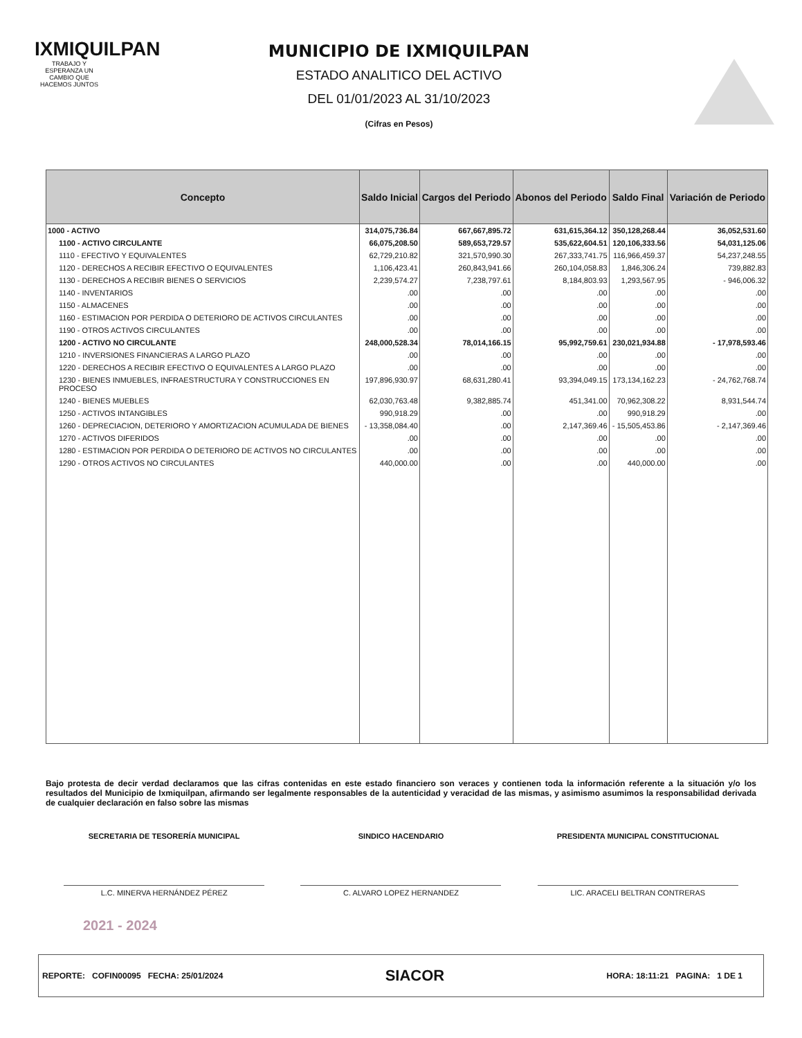IXMIQUILPAN
TRABAJO Y ESPERANZA UN CAMBIO QUE HACEMOS JUNTOS
MUNICIPIO DE IXMIQUILPAN
ESTADO ANALITICO DEL ACTIVO
DEL 01/01/2023 AL 31/10/2023
(Cifras en Pesos)
| Concepto | Saldo Inicial | Cargos del Periodo | Abonos del Periodo | Saldo Final | Variación de Periodo |
| --- | --- | --- | --- | --- | --- |
| 1000 - ACTIVO | 314,075,736.84 | 667,667,895.72 | 631,615,364.12 | 350,128,268.44 | 36,052,531.60 |
| 1100 - ACTIVO CIRCULANTE | 66,075,208.50 | 589,653,729.57 | 535,622,604.51 | 120,106,333.56 | 54,031,125.06 |
| 1110 - EFECTIVO Y EQUIVALENTES | 62,729,210.82 | 321,570,990.30 | 267,333,741.75 | 116,966,459.37 | 54,237,248.55 |
| 1120 - DERECHOS A RECIBIR EFECTIVO O EQUIVALENTES | 1,106,423.41 | 260,843,941.66 | 260,104,058.83 | 1,846,306.24 | 739,882.83 |
| 1130 - DERECHOS A RECIBIR BIENES O SERVICIOS | 2,239,574.27 | 7,238,797.61 | 8,184,803.93 | 1,293,567.95 | - 946,006.32 |
| 1140 - INVENTARIOS | .00 | .00 | .00 | .00 | .00 |
| 1150 - ALMACENES | .00 | .00 | .00 | .00 | .00 |
| 1160 - ESTIMACION POR PERDIDA O DETERIORO DE ACTIVOS CIRCULANTES | .00 | .00 | .00 | .00 | .00 |
| 1190 - OTROS ACTIVOS CIRCULANTES | .00 | .00 | .00 | .00 | .00 |
| 1200 - ACTIVO NO CIRCULANTE | 248,000,528.34 | 78,014,166.15 | 95,992,759.61 | 230,021,934.88 | - 17,978,593.46 |
| 1210 - INVERSIONES FINANCIERAS A LARGO PLAZO | .00 | .00 | .00 | .00 | .00 |
| 1220 - DERECHOS A RECIBIR EFECTIVO O EQUIVALENTES A LARGO PLAZO | .00 | .00 | .00 | .00 | .00 |
| 1230 - BIENES INMUEBLES, INFRAESTRUCTURA Y CONSTRUCCIONES EN PROCESO | 197,896,930.97 | 68,631,280.41 | 93,394,049.15 | 173,134,162.23 | - 24,762,768.74 |
| 1240 - BIENES MUEBLES | 62,030,763.48 | 9,382,885.74 | 451,341.00 | 70,962,308.22 | 8,931,544.74 |
| 1250 - ACTIVOS INTANGIBLES | 990,918.29 | .00 | .00 | 990,918.29 | .00 |
| 1260 - DEPRECIACION, DETERIORO Y AMORTIZACION ACUMULADA DE BIENES | - 13,358,084.40 | .00 | 2,147,369.46 | - 15,505,453.86 | - 2,147,369.46 |
| 1270 - ACTIVOS DIFERIDOS | .00 | .00 | .00 | .00 | .00 |
| 1280 - ESTIMACION POR PERDIDA O DETERIORO DE ACTIVOS NO CIRCULANTES | .00 | .00 | .00 | .00 | .00 |
| 1290 - OTROS ACTIVOS NO CIRCULANTES | 440,000.00 | .00 | .00 | 440,000.00 | .00 |
Bajo protesta de decir verdad declaramos que las cifras contenidas en este estado financiero son veraces y contienen toda la información referente a la situación y/o los resultados del Municipio de Ixmiquilpan, afirmando ser legalmente responsables de la autenticidad y veracidad de las mismas, y asimismo asumimos la responsabilidad derivada de cualquier declaración en falso sobre las mismas
SECRETARIA DE TESORERÍA MUNICIPAL
L.C. MINERVA HERNÁNDEZ PÉREZ
SINDICO HACENDARIO
C. ALVARO LOPEZ HERNANDEZ
PRESIDENTA MUNICIPAL CONSTITUCIONAL
LIC. ARACELI BELTRAN CONTRERAS
2021 - 2024
REPORTE: COFIN00095 FECHA: 25/01/2024 SIACOR HORA: 18:11:21 PAGINA: 1 DE 1